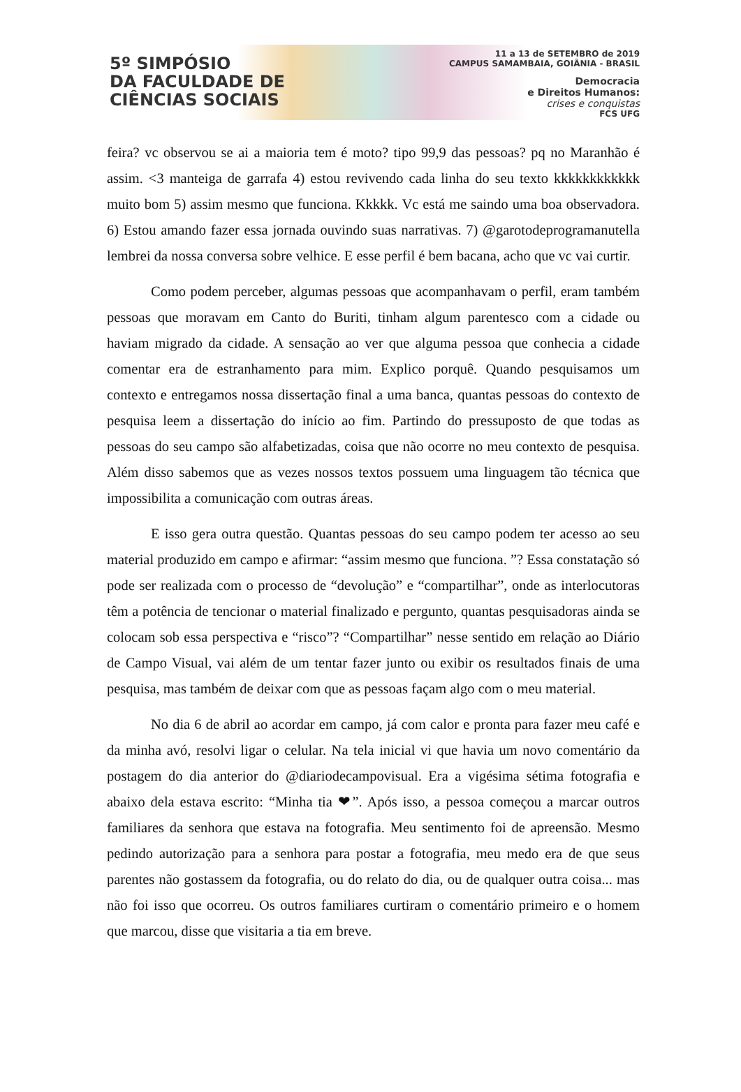5º SIMPÓSIO
DA FACULDADE DE
CIÊNCIAS SOCIAIS
11 a 13 de SETEMBRO de 2019
CAMPUS SAMAMBAIA, GOIÂNIA - BRASIL
Democracia
e Direitos Humanos:
crises e conquistas
FCS UFG
feira? vc observou se ai a maioria tem é moto? tipo 99,9 das pessoas? pq no Maranhão é assim. <3 manteiga de garrafa 4) estou revivendo cada linha do seu texto kkkkkkkkkkkk muito bom 5) assim mesmo que funciona. Kkkkk. Vc está me saindo uma boa observadora. 6) Estou amando fazer essa jornada ouvindo suas narrativas. 7) @garotodeprogramanutella lembrei da nossa conversa sobre velhice. E esse perfil é bem bacana, acho que vc vai curtir.
Como podem perceber, algumas pessoas que acompanhavam o perfil, eram também pessoas que moravam em Canto do Buriti, tinham algum parentesco com a cidade ou haviam migrado da cidade. A sensação ao ver que alguma pessoa que conhecia a cidade comentar era de estranhamento para mim. Explico porquê. Quando pesquisamos um contexto e entregamos nossa dissertação final a uma banca, quantas pessoas do contexto de pesquisa leem a dissertação do início ao fim. Partindo do pressuposto de que todas as pessoas do seu campo são alfabetizadas, coisa que não ocorre no meu contexto de pesquisa. Além disso sabemos que as vezes nossos textos possuem uma linguagem tão técnica que impossibilita a comunicação com outras áreas.
E isso gera outra questão. Quantas pessoas do seu campo podem ter acesso ao seu material produzido em campo e afirmar: “assim mesmo que funciona. ”? Essa constatação só pode ser realizada com o processo de “devolução” e “compartilhar”, onde as interlocutoras têm a potência de tencionar o material finalizado e pergunto, quantas pesquisadoras ainda se colocam sob essa perspectiva e “risco”? “Compartilhar” nesse sentido em relação ao Diário de Campo Visual, vai além de um tentar fazer junto ou exibir os resultados finais de uma pesquisa, mas também de deixar com que as pessoas façam algo com o meu material.
No dia 6 de abril ao acordar em campo, já com calor e pronta para fazer meu café e da minha avó, resolvi ligar o celular. Na tela inicial vi que havia um novo comentário da postagem do dia anterior do @diariodecampovisual. Era a vigésima sétima fotografia e abaixo dela estava escrito: “Minha tia ❤”. Após isso, a pessoa começou a marcar outros familiares da senhora que estava na fotografia. Meu sentimento foi de apreensão. Mesmo pedindo autorização para a senhora para postar a fotografia, meu medo era de que seus parentes não gostassem da fotografia, ou do relato do dia, ou de qualquer outra coisa... mas não foi isso que ocorreu. Os outros familiares curtiram o comentário primeiro e o homem que marcou, disse que visitaria a tia em breve.